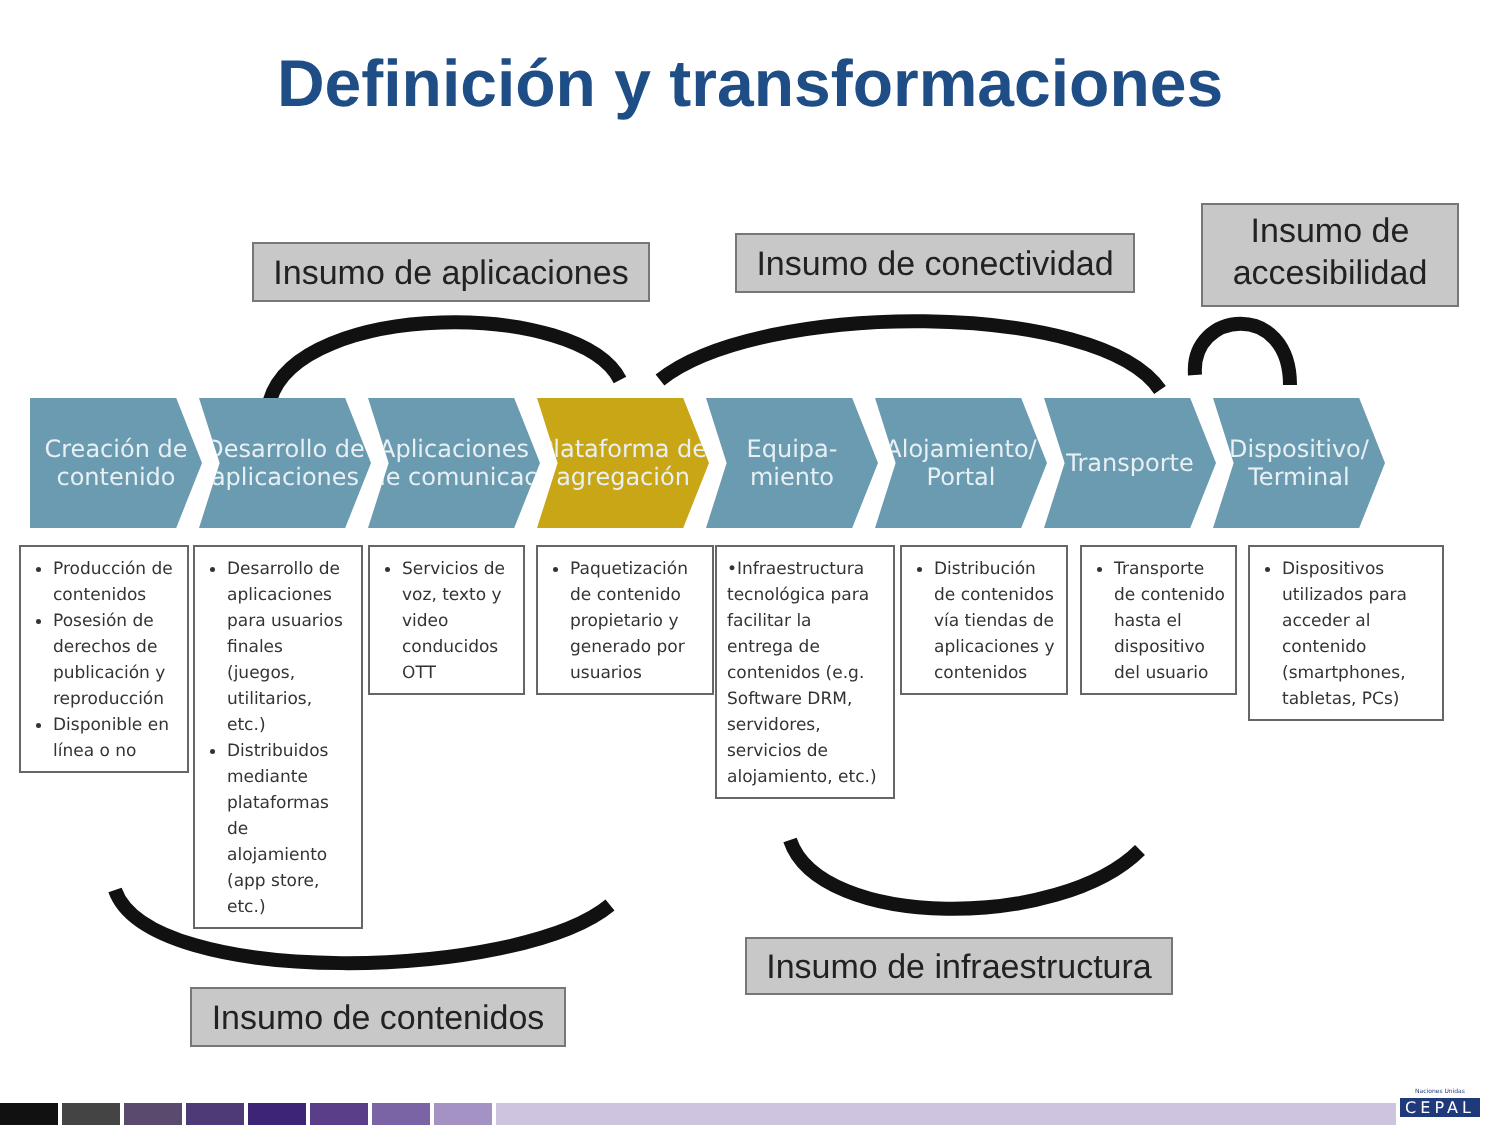Definición y transformaciones
Insumo de aplicaciones
Insumo de conectividad
Insumo de accesibilidad
Creación de contenido
Desarrollo de aplicaciones
Aplicaciones de comunicac
Plataforma de agregación
Equipa-miento
Alojamiento/ Portal
Transporte Dispositivo/ Terminal
Producción de contenidos
Posesión de derechos de publicación y reproducción
Disponible en línea o no
Desarrollo de aplicaciones para usuarios finales (juegos, utilitarios, etc.)
Distribuidos mediante plataformas de alojamiento (app store, etc.)
Servicios de voz, texto y video conducidos OTT
Paquetización de contenido propietario y generado por usuarios
•Infraestructura tecnológica para facilitar la entrega de contenidos (e.g. Software DRM, servidores, servicios de alojamiento, etc.)
Distribución de contenidos vía tiendas de aplicaciones y contenidos
Transporte de contenido hasta el dispositivo del usuario
Dispositivos utilizados para acceder al contenido (smartphones, tabletas, PCs)
Insumo de infraestructura
Insumo de contenidos
Naciones Unidas
CEPAL